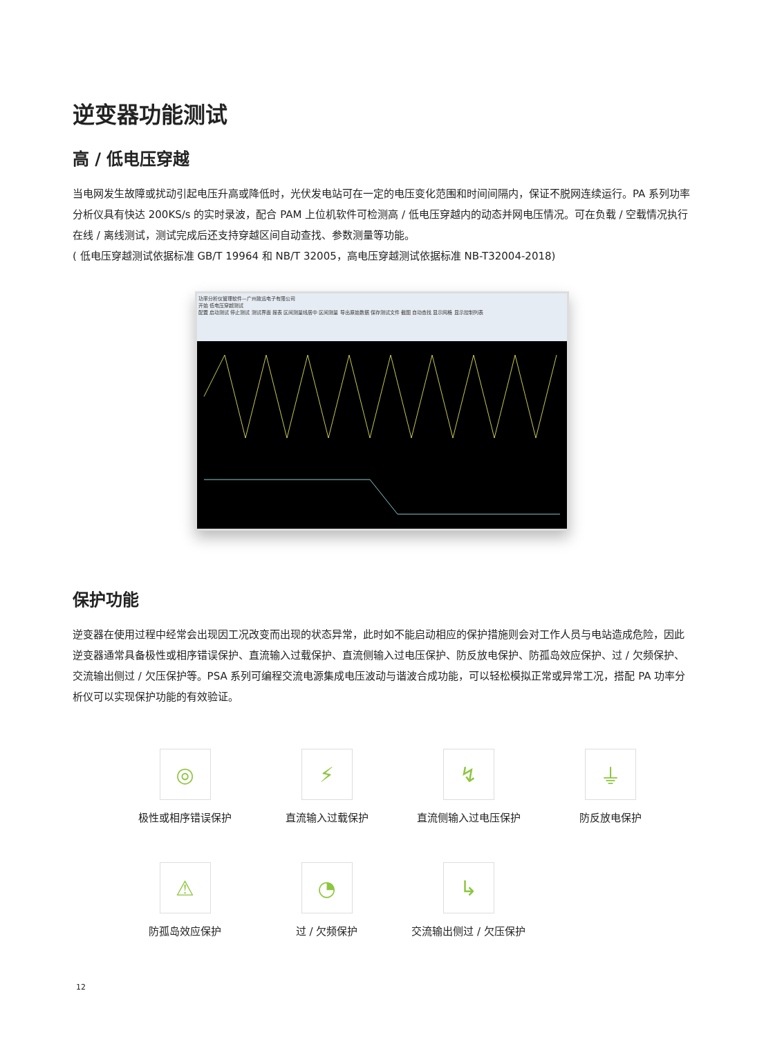逆变器功能测试
高 / 低电压穿越
当电网发生故障或扰动引起电压升高或降低时，光伏发电站可在一定的电压变化范围和时间间隔内，保证不脱网连续运行。PA 系列功率分析仪具有快达 200KS/s 的实时录波，配合 PAM 上位机软件可检测高 / 低电压穿越内的动态并网电压情况。可在负载 / 空载情况执行在线 / 离线测试，测试完成后还支持穿越区间自动查找、参数测量等功能。
( 低电压穿越测试依据标准 GB/T 19964 和 NB/T 32005，高电压穿越测试依据标准 NB-T32004-2018)
功率分析仪管理软件—广州致远电子有限公司
开始 低电压穿越测试
配置 启动测试 停止测试 测试界面 报表 区间测量线居中 区间测量 导出原始数据 保存测试文件 截图 自动查找 显示网格 显示控制列表
保护功能
逆变器在使用过程中经常会出现因工况改变而出现的状态异常，此时如不能启动相应的保护措施则会对工作人员与电站造成危险，因此逆变器通常具备极性或相序错误保护、直流输入过载保护、直流侧输入过电压保护、防反放电保护、防孤岛效应保护、过 / 欠频保护、交流输出侧过 / 欠压保护等。PSA 系列可编程交流电源集成电压波动与谐波合成功能，可以轻松模拟正常或异常工况，搭配 PA 功率分析仪可以实现保护功能的有效验证。
◎
极性或相序错误保护
⚡
直流输入过载保护
↯
直流侧输入过电压保护
⏚
防反放电保护
⚠
防孤岛效应保护
◔
过 / 欠频保护
↳
交流输出侧过 / 欠压保护
12